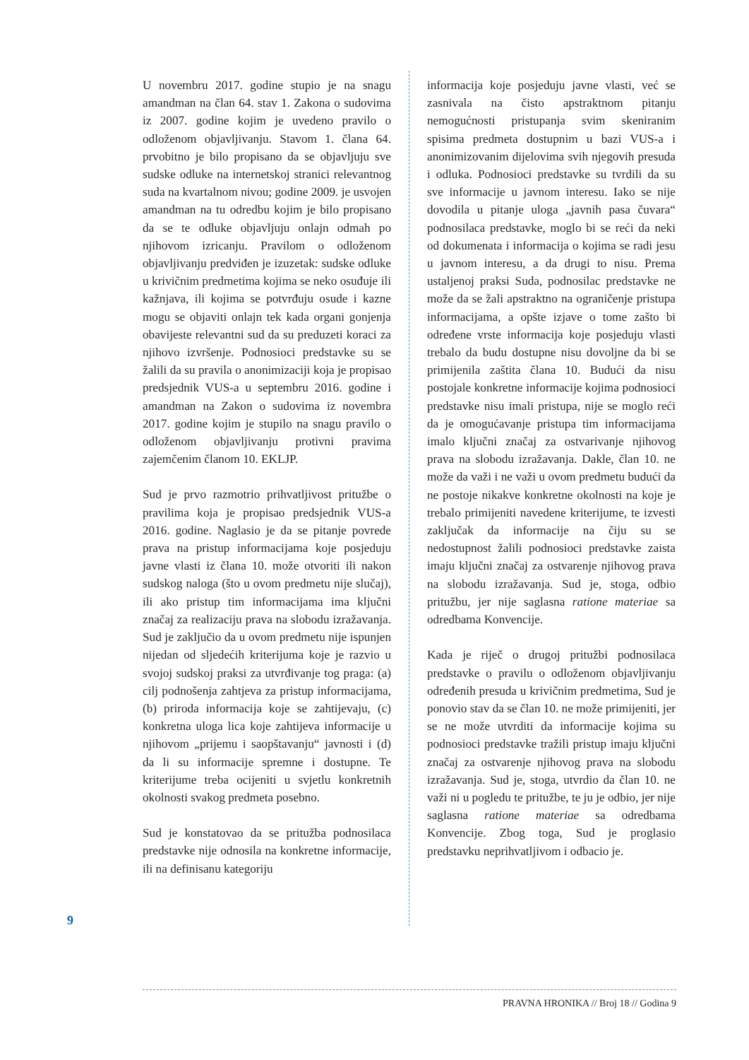U novembru 2017. godine stupio je na snagu amandman na član 64. stav 1. Zakona o sudovima iz 2007. godine kojim je uvedeno pravilo o odloženom objavljivanju. Stavom 1. člana 64. prvobitno je bilo propisano da se objavljuju sve sudske odluke na internetskoj stranici relevantnog suda na kvartalnom nivou; godine 2009. je usvojen amandman na tu odredbu kojim je bilo propisano da se te odluke objavljuju onlajn odmah po njihovom izricanju. Pravilom o odloženom objavljivanju predviđen je izuzetak: sudske odluke u krivičnim predmetima kojima se neko osuđuje ili kažnjava, ili kojima se potvrđuju osude i kazne mogu se objaviti onlajn tek kada organi gonjenja obavijeste relevantni sud da su preduzeti koraci za njihovo izvršenje. Podnosioci predstavke su se žalili da su pravila o anonimizaciji koja je propisao predsjednik VUS-a u septembru 2016. godine i amandman na Zakon o sudovima iz novembra 2017. godine kojim je stupilo na snagu pravilo o odloženom objavljivanju protivni pravima zajemčenim članom 10. EKLJP.
Sud je prvo razmotrio prihvatljivost pritužbe o pravilima koja je propisao predsjednik VUS-a 2016. godine. Naglasio je da se pitanje povrede prava na pristup informacijama koje posjeduju javne vlasti iz člana 10. može otvoriti ili nakon sudskog naloga (što u ovom predmetu nije slučaj), ili ako pristup tim informacijama ima ključni značaj za realizaciju prava na slobodu izražavanja. Sud je zaključio da u ovom predmetu nije ispunjen nijedan od sljedećih kriterijuma koje je razvio u svojoj sudskoj praksi za utvrđivanje tog praga: (a) cilj podnošenja zahtjeva za pristup informacijama, (b) priroda informacija koje se zahtijevaju, (c) konkretna uloga lica koje zahtijeva informacije u njihovom „prijemu i saopštavanju“ javnosti i (d) da li su informacije spremne i dostupne. Te kriterijume treba ocijeniti u svjetlu konkretnih okolnosti svakog predmeta posebno.
Sud je konstatovao da se pritužba podnosilaca predstavke nije odnosila na konkretne informacije, ili na definisanu kategoriju
informacija koje posjeduju javne vlasti, već se zasnivala na čisto apstraktnom pitanju nemogućnosti pristupanja svim skeniranim spisima predmeta dostupnim u bazi VUS-a i anonimizovanim dijelovima svih njegovih presuda i odluka. Podnosioci predstavke su tvrdili da su sve informacije u javnom interesu. Iako se nije dovodila u pitanje uloga „javnih pasa čuvara“ podnosilaca predstavke, moglo bi se reći da neki od dokumenata i informacija o kojima se radi jesu u javnom interesu, a da drugi to nisu. Prema ustaljenoj praksi Suda, podnosilac predstavke ne može da se žali apstraktno na ograničenje pristupa informacijama, a opšte izjave o tome zašto bi određene vrste informacija koje posjeduju vlasti trebalo da budu dostupne nisu dovoljne da bi se primijenila zaštita člana 10. Budući da nisu postojale konkretne informacije kojima podnosioci predstavke nisu imali pristupa, nije se moglo reći da je omogućavanje pristupa tim informacijama imalo ključni značaj za ostvarivanje njihovog prava na slobodu izražavanja. Dakle, član 10. ne može da važi i ne važi u ovom predmetu budući da ne postoje nikakve konkretne okolnosti na koje je trebalo primijeniti navedene kriterijume, te izvesti zaključak da informacije na čiju su se nedostupnost žalili podnosioci predstavke zaista imaju ključni značaj za ostvarenje njihovog prava na slobodu izražavanja. Sud je, stoga, odbio pritužbu, jer nije saglasna ratione materiae sa odredbama Konvencije.
Kada je riječ o drugoj pritužbi podnosilaca predstavke o pravilu o odloženom objavljivanju određenih presuda u krivičnim predmetima, Sud je ponovio stav da se član 10. ne može primijeniti, jer se ne može utvrditi da informacije kojima su podnosioci predstavke tražili pristup imaju ključni značaj za ostvarenje njihovog prava na slobodu izražavanja. Sud je, stoga, utvrdio da član 10. ne važi ni u pogledu te pritužbe, te ju je odbio, jer nije saglasna ratione materiae sa odredbama Konvencije. Zbog toga, Sud je proglasio predstavku neprihvatljivom i odbacio je.
9
PRAVNA HRONIKA // Broj 18 // Godina 9